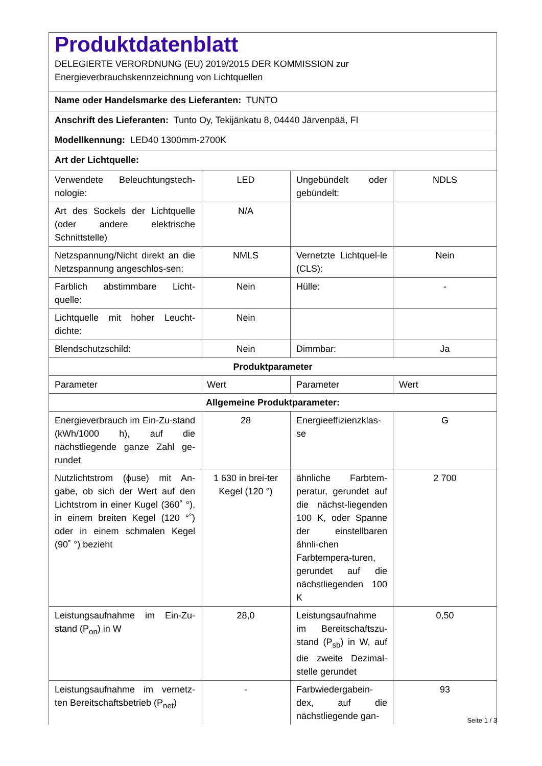| Produktdatenblatt DELEGIERTE VERORDNUNG (EU) 2019/2015 DER KOMMISSION zur Energieverbrauchskennzeichnung von Lichtquellen | | | |
| Name oder Handelsmarke des Lieferanten: TUNTO | | | |
| Anschrift des Lieferanten: Tunto Oy, Tekijänkatu 8, 04440 Järvenpää, FI | | | |
| Modellkennung: LED40 1300mm-2700K | | | |
| Art der Lichtquelle: | | | |
| Verwendete Beleuchtungstech-nologie: | LED | Ungebündelt oder gebündelt: | NDLS |
| Art des Sockels der Lichtquelle (oder andere elektrische Schnittstelle) | N/A | | |
| Netzspannung/Nicht direkt an die Netzspannung angeschlos-sen: | NMLS | Vernetzte Lichtquel-le (CLS): | Nein |
| Farblich abstimmbare Licht-quelle: | Nein | Hülle: | - |
| Lichtquelle mit hoher Leucht-dichte: | Nein | | |
| Blendschutzschild: | Nein | Dimmbar: | Ja |
| Produktparameter | | | |
| Parameter | Wert | Parameter | Wert |
| Allgemeine Produktparameter: | | | |
| Energieverbrauch im Ein-Zu-stand (kWh/1000 h), auf die nächstliegende ganze Zahl ge-rundet | 28 | Energieeffizienzklas-se | G |
| Nutzlichtstrom (ϕuse) mit An-gabe, ob sich der Wert auf den Lichtstrom in einer Kugel (360˚ °), in einem breiten Kegel (120 °˚) oder in einem schmalen Kegel (90˚ °) bezieht | 1 630 in brei-ter Kegel (120 °) | ähnliche Farbtem-peratur, gerundet auf die nächst-liegenden 100 K, oder Spanne der einstellbaren ähnli-chen Farbtempera-turen, gerundet auf die nächstliegenden 100 K | 2 700 |
| Leistungsaufnahme im Ein-Zu-stand (P<sub>on</sub>) in W | 28,0 | Leistungsaufnahme im Bereitschaftszu-stand (P<sub>sb</sub>) in W, auf die zweite Dezimal-stelle gerundet | 0,50 |
| Leistungsaufnahme im vernetz-ten Bereitschaftsbetrieb (P<sub>net</sub>) | - | Farbwiedergabein-dex, auf die nächstliegende gan- | 93 |
Seite 1 / 3